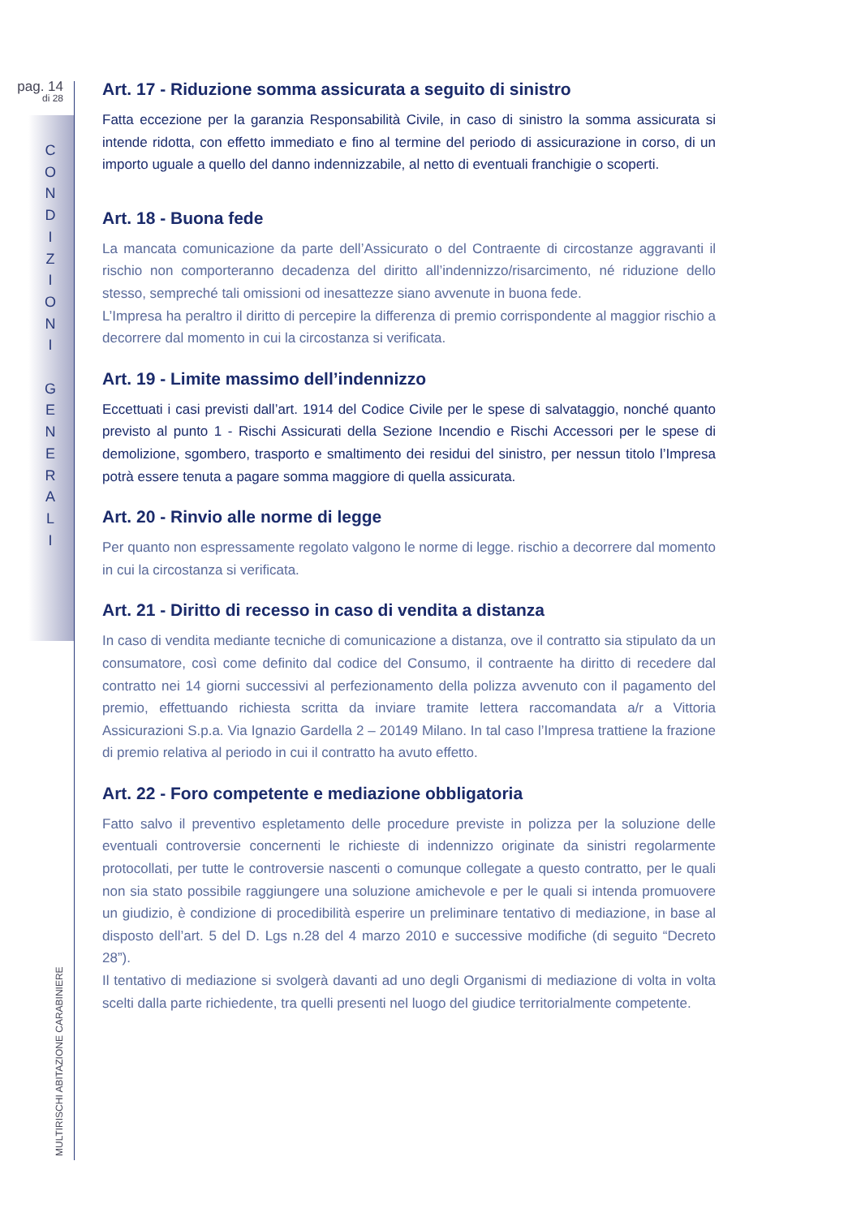pag. 14
di 28
C
O
N
D
I
Z
I
O
N
I
G
E
N
E
R
A
L
I
MULTIRISCHI ABITAZIONE CARABINIERE
Art. 17 - Riduzione somma assicurata a seguito di sinistro
Fatta eccezione per la garanzia Responsabilità Civile, in caso di sinistro la somma assicurata si intende ridotta, con effetto immediato e fino al termine del periodo di assicurazione in corso, di un importo uguale a quello del danno indennizzabile, al netto di eventuali franchigie o scoperti.
Art. 18 - Buona fede
La mancata comunicazione da parte dell’Assicurato o del Contraente di circostanze aggravanti il rischio non comporteranno decadenza del diritto all’indennizzo/risarcimento, né riduzione dello stesso, sempreché tali omissioni od inesattezze siano avvenute in buona fede.
L’Impresa ha peraltro il diritto di percepire la differenza di premio corrispondente al maggior rischio a decorrere dal momento in cui la circostanza si verificata.
Art. 19 - Limite massimo dell’indennizzo
Eccettuati i casi previsti dall’art. 1914 del Codice Civile per le spese di salvataggio, nonché quanto previsto al punto 1 - Rischi Assicurati della Sezione Incendio e Rischi Accessori per le spese di demolizione, sgombero, trasporto e smaltimento dei residui del sinistro, per nessun titolo l’Impresa potrà essere tenuta a pagare somma maggiore di quella assicurata.
Art. 20 - Rinvio alle norme di legge
Per quanto non espressamente regolato valgono le norme di legge. rischio a decorrere dal momento in cui la circostanza si verificata.
Art. 21 - Diritto di recesso in caso di vendita a distanza
In caso di vendita mediante tecniche di comunicazione a distanza, ove il contratto sia stipulato da un consumatore, così come definito dal codice del Consumo, il contraente ha diritto di recedere dal contratto nei 14 giorni successivi al perfezionamento della polizza avvenuto con il pagamento del premio, effettuando richiesta scritta da inviare tramite lettera raccomandata a/r a Vittoria Assicurazioni S.p.a. Via Ignazio Gardella 2 – 20149 Milano. In tal caso l’Impresa trattiene la frazione di premio relativa al periodo in cui il contratto ha avuto effetto.
Art. 22 - Foro competente e mediazione obbligatoria
Fatto salvo il preventivo espletamento delle procedure previste in polizza per la soluzione delle eventuali controversie concernenti le richieste di indennizzo originate da sinistri regolarmente protocollati, per tutte le controversie nascenti o comunque collegate a questo contratto, per le quali non sia stato possibile raggiungere una soluzione amichevole e per le quali si intenda promuovere un giudizio, è condizione di procedibilità esperire un preliminare tentativo di mediazione, in base al disposto dell’art. 5 del D. Lgs n.28 del 4 marzo 2010 e successive modifiche (di seguito “Decreto 28”).
Il tentativo di mediazione si svolgerà davanti ad uno degli Organismi di mediazione di volta in volta scelti dalla parte richiedente, tra quelli presenti nel luogo del giudice territorialmente competente.